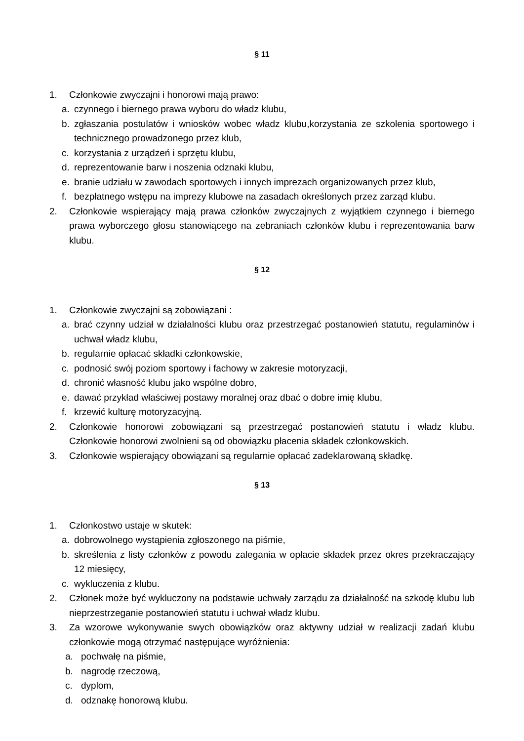§ 11
1. Członkowie zwyczajni i honorowi mają prawo:
a. czynnego i biernego prawa wyboru do władz klubu,
b. zgłaszania postulatów i wniosków wobec władz klubu,korzystania ze szkolenia sportowego i technicznego prowadzonego przez klub,
c. korzystania z urządzeń i sprzętu klubu,
d. reprezentowanie barw i noszenia odznaki klubu,
e. branie udziału w zawodach sportowych i innych imprezach organizowanych przez klub,
f. bezpłatnego wstępu na imprezy klubowe na zasadach określonych przez zarząd klubu.
2. Członkowie wspierający mają prawa członków zwyczajnych z wyjątkiem czynnego i biernego prawa wyborczego głosu stanowiącego na zebraniach członków klubu i reprezentowania barw klubu.
§ 12
1. Członkowie zwyczajni są zobowiązani :
a. brać czynny udział w działalności klubu oraz przestrzegać postanowień statutu, regulaminów i uchwał władz klubu,
b. regularnie opłacać składki członkowskie,
c. podnosić swój poziom sportowy i fachowy w zakresie motoryzacji,
d. chronić własność klubu jako wspólne dobro,
e. dawać przykład właściwej postawy moralnej oraz dbać o dobre imię klubu,
f. krzewić kulturę motoryzacyjną.
2. Członkowie honorowi zobowiązani są przestrzegać postanowień statutu i władz klubu. Członkowie honorowi zwolnieni są od obowiązku płacenia składek członkowskich.
3. Członkowie wspierający obowiązani są regularnie opłacać zadeklarowaną składkę.
§ 13
1. Członkostwo ustaje w skutek:
a. dobrowolnego wystąpienia zgłoszonego na piśmie,
b. skreślenia z listy członków z powodu zalegania w opłacie składek przez okres przekraczający 12 miesięcy,
c. wykluczenia z klubu.
2. Członek może być wykluczony na podstawie uchwały zarządu za działalność na szkodę klubu lub nieprzestrzeganie postanowień statutu i uchwał władz klubu.
3. Za wzorowe wykonywanie swych obowiązków oraz aktywny udział w realizacji zadań klubu członkowie mogą otrzymać następujące wyróżnienia:
a. pochwałę na piśmie,
b. nagrodę rzeczową,
c. dyplom,
d. odznakę honorową klubu.